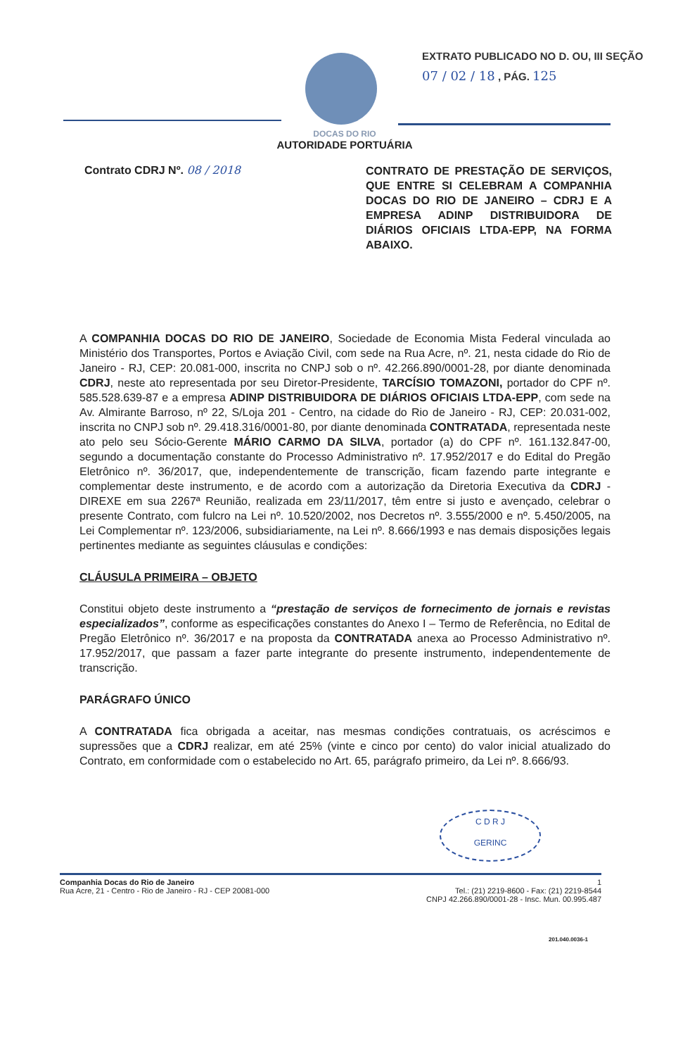EXTRATO PUBLICADO NO D. OU, III SEÇÃO
07 / 02 / 18 , PÁG. 125
DOCAS DO RIO
AUTORIDADE PORTUÁRIA
Contrato CDRJ Nº. 08 / 2018
CONTRATO DE PRESTAÇÃO DE SERVIÇOS, QUE ENTRE SI CELEBRAM A COMPANHIA DOCAS DO RIO DE JANEIRO – CDRJ E A EMPRESA ADINP DISTRIBUIDORA DE DIÁRIOS OFICIAIS LTDA-EPP, NA FORMA ABAIXO.
A COMPANHIA DOCAS DO RIO DE JANEIRO, Sociedade de Economia Mista Federal vinculada ao Ministério dos Transportes, Portos e Aviação Civil, com sede na Rua Acre, nº. 21, nesta cidade do Rio de Janeiro - RJ, CEP: 20.081-000, inscrita no CNPJ sob o nº. 42.266.890/0001-28, por diante denominada CDRJ, neste ato representada por seu Diretor-Presidente, TARCÍSIO TOMAZONI, portador do CPF nº. 585.528.639-87 e a empresa ADINP DISTRIBUIDORA DE DIÁRIOS OFICIAIS LTDA-EPP, com sede na Av. Almirante Barroso, nº 22, S/Loja 201 - Centro, na cidade do Rio de Janeiro - RJ, CEP: 20.031-002, inscrita no CNPJ sob nº. 29.418.316/0001-80, por diante denominada CONTRATADA, representada neste ato pelo seu Sócio-Gerente MÁRIO CARMO DA SILVA, portador (a) do CPF nº. 161.132.847-00, segundo a documentação constante do Processo Administrativo nº. 17.952/2017 e do Edital do Pregão Eletrônico nº. 36/2017, que, independentemente de transcrição, ficam fazendo parte integrante e complementar deste instrumento, e de acordo com a autorização da Diretoria Executiva da CDRJ - DIREXE em sua 2267ª Reunião, realizada em 23/11/2017, têm entre si justo e avençado, celebrar o presente Contrato, com fulcro na Lei nº. 10.520/2002, nos Decretos nº. 3.555/2000 e nº. 5.450/2005, na Lei Complementar nº. 123/2006, subsidiariamente, na Lei nº. 8.666/1993 e nas demais disposições legais pertinentes mediante as seguintes cláusulas e condições:
CLÁUSULA PRIMEIRA – OBJETO
Constitui objeto deste instrumento a “prestação de serviços de fornecimento de jornais e revistas especializados”, conforme as especificações constantes do Anexo I – Termo de Referência, no Edital de Pregão Eletrônico nº. 36/2017 e na proposta da CONTRATADA anexa ao Processo Administrativo nº. 17.952/2017, que passam a fazer parte integrante do presente instrumento, independentemente de transcrição.
PARÁGRAFO ÚNICO
A CONTRATADA fica obrigada a aceitar, nas mesmas condições contratuais, os acréscimos e supressões que a CDRJ realizar, em até 25% (vinte e cinco por cento) do valor inicial atualizado do Contrato, em conformidade com o estabelecido no Art. 65, parágrafo primeiro, da Lei nº. 8.666/93.
C D R J
GERINC
Companhia Docas do Rio de Janeiro
Rua Acre, 21 - Centro - Rio de Janeiro - RJ - CEP 20081-000
1
Tel.: (21) 2219-8600 - Fax: (21) 2219-8544
CNPJ 42.266.890/0001-28 - Insc. Mun. 00.995.487
201.040.0036-1